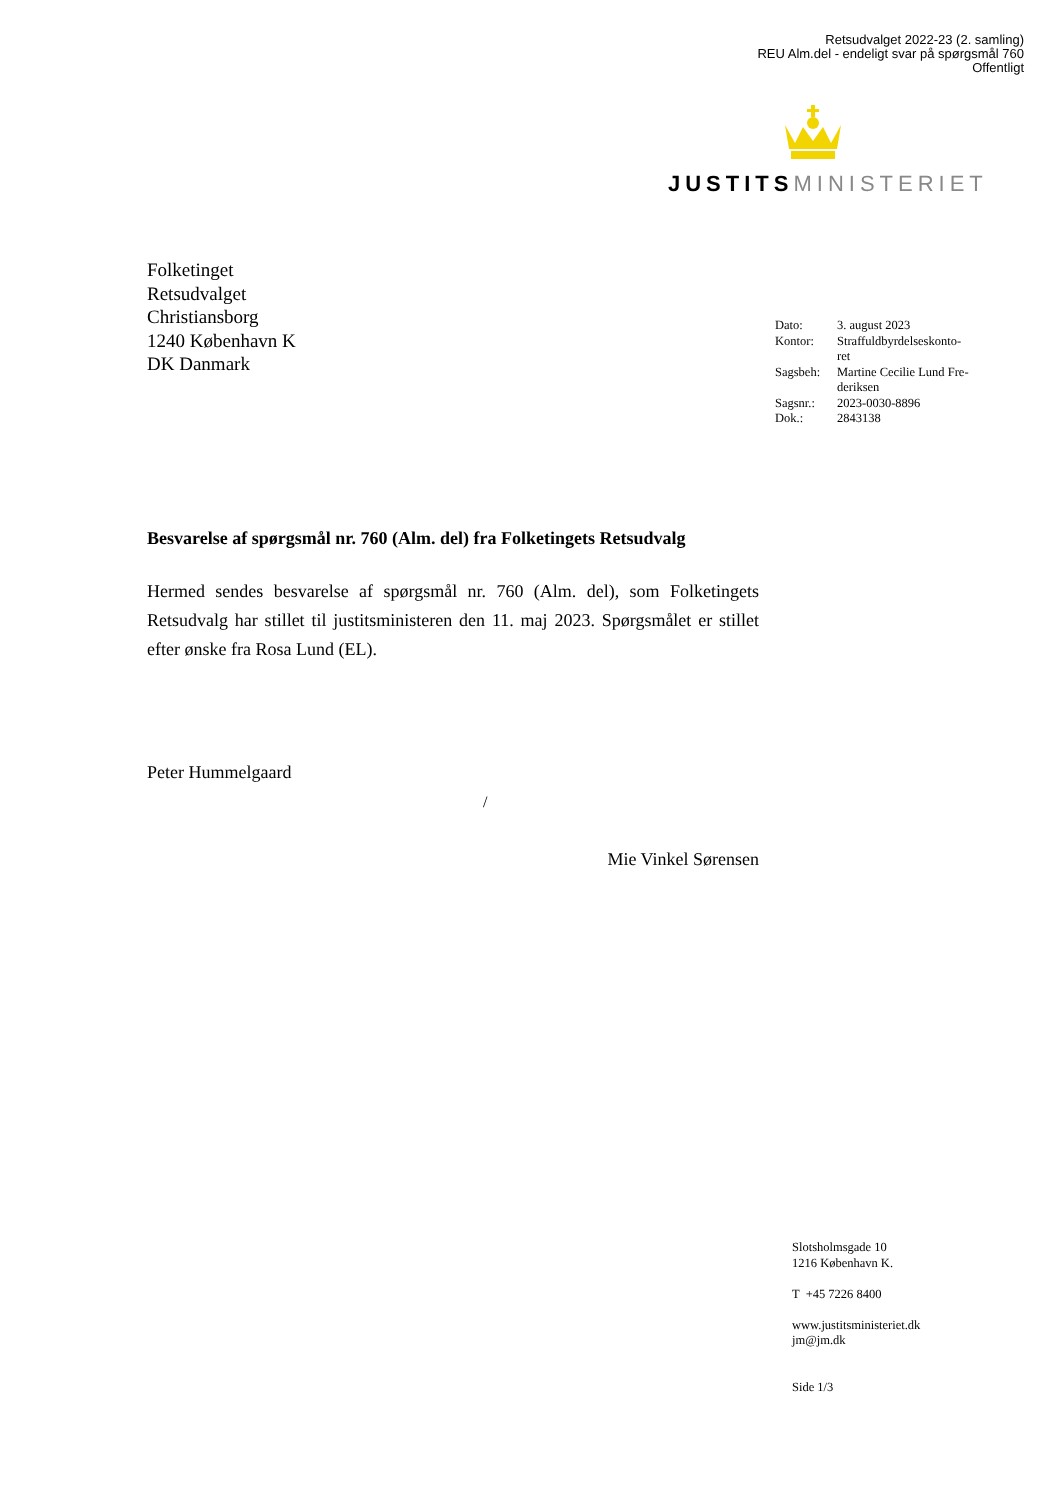Retsudvalget 2022-23 (2. samling)
REU Alm.del - endeligt svar på spørgsmål 760
Offentligt
JUSTITS MINISTERIET
Folketinget
Retsudvalget
Christiansborg
1240 København K
DK Danmark
| Dato: | 3. august 2023 |
| Kontor: | Straffuldbyrdelseskonto- ret |
| Sagsbeh: | Martine Cecilie Lund Fre- deriksen |
| Sagsnr.: | 2023-0030-8896 |
| Dok.: | 2843138 |
Besvarelse af spørgsmål nr. 760 (Alm. del) fra Folketingets Retsudvalg
Hermed sendes besvarelse af spørgsmål nr. 760 (Alm. del), som Folketingets Retsudvalg har stillet til justitsministeren den 11. maj 2023. Spørgsmålet er stillet efter ønske fra Rosa Lund (EL).
Peter Hummelgaard
/
Mie Vinkel Sørensen
Slotsholmsgade 10
1216 København K.
T +45 7226 8400
www.justitsministeriet.dk
jm@jm.dk
Side 1/3